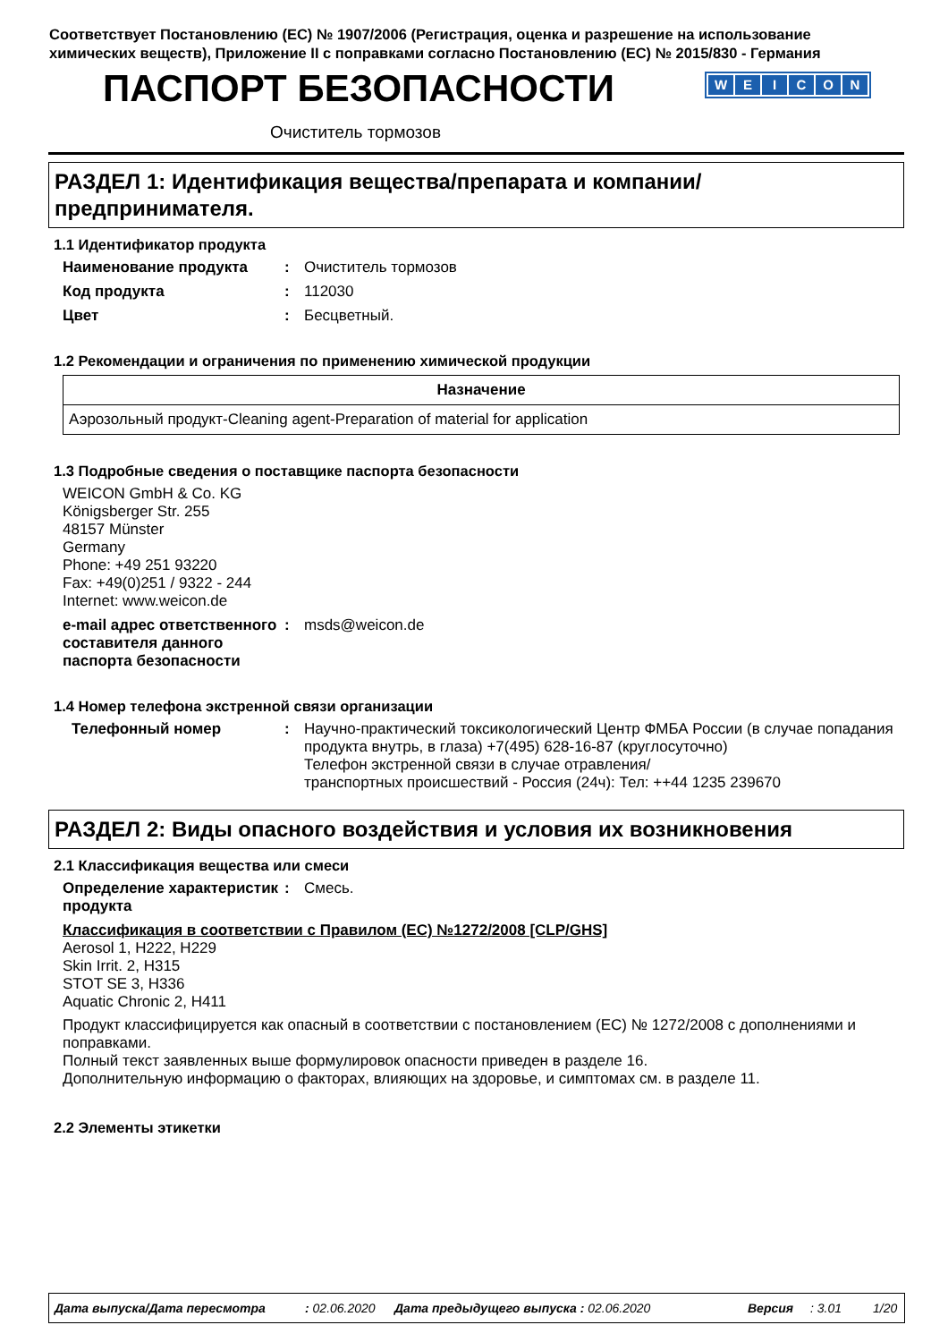Соответствует Постановлению (ЕС) № 1907/2006 (Регистрация, оценка и разрешение на использование химических веществ), Приложение II с поправками согласно Постановлению (ЕС) № 2015/830 - Германия
ПАСПОРТ БЕЗОПАСНОСТИ WEICON
Очиститель тормозов
РАЗДЕЛ 1: Идентификация вещества/препарата и компании/ предпринимателя.
1.1 Идентификатор продукта
Наименование продукта : Очиститель тормозов
Код продукта : 112030
Цвет : Бесцветный.
1.2 Рекомендации и ограничения по применению химической продукции
| Назначение |
| --- |
| Аэрозольный продукт-Cleaning agent-Preparation of material for application |
1.3 Подробные сведения о поставщике паспорта безопасности
WEICON GmbH & Co. KG
Königsberger Str. 255
48157 Münster
Germany
Phone: +49 251 93220
Fax: +49(0)251 / 9322 - 244
Internet: www.weicon.de
e-mail адрес ответственного составителя данного паспорта безопасности
: msds@weicon.de
1.4 Номер телефона экстренной связи организации
Телефонный номер : Научно-практический токсикологический Центр ФМБА России (в случае попадания продукта внутрь, в глаза) +7(495) 628-16-87 (круглосуточно)
Телефон экстренной связи в случае отравления/
транспортных происшествий - Россия (24ч): Тел: ++44 1235 239670
РАЗДЕЛ 2: Виды опасного воздействия и условия их возникновения
2.1 Классификация вещества или смеси
Определение характеристик продукта
: Смесь.
Классификация в соответствии с Правилом (EC) №1272/2008 [CLP/GHS]
Aerosol 1, H222, H229
Skin Irrit. 2, H315
STOT SE 3, H336
Aquatic Chronic 2, H411
Продукт классифицируется как опасный в соответствии с постановлением (ЕС) № 1272/2008 с дополнениями и поправками.
Полный текст заявленных выше формулировок опасности приведен в разделе 16.
Дополнительную информацию о факторах, влияющих на здоровье, и симптомах см. в разделе 11.
2.2 Элементы этикетки
Дата выпуска/Дата пересмотра: 02.06.2020 Дата предыдущего выпуска : 02.06.2020 Версия: 3.01 1/20